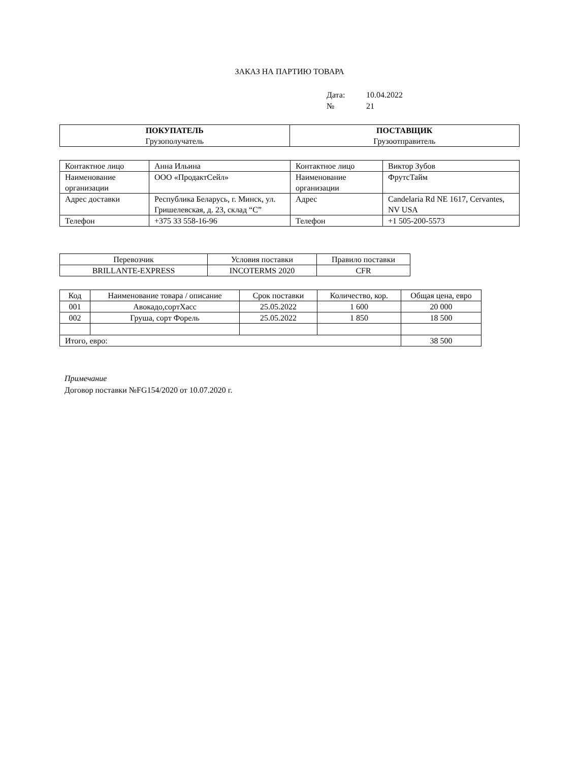ЗАКАЗ НА ПАРТИЮ ТОВАРА
Дата: 10.04.2022
№ 21
| ПОКУПАТЕЛЬ Грузополучатель | ПОСТАВЩИК Грузоотправитель |
| Контактное лицо | Анна Ильина | Контактное лицо | Виктор Зубов |
| Наименование организации | ООО «ПродактСейл» | Наименование организации | ФрутсТайм |
| Адрес доставки | Республика Беларусь, г. Минск, ул. Гришелевская, д. 23, склад “С” | Адрес | Candelaria Rd NE 1617, Cervantes, NV USA |
| Телефон | +375 33 558-16-96 | Телефон | +1 505-200-5573 |
| Перевозчик | Условия поставки | Правило поставки |
| --- | --- | --- |
| BRILLANTE-EXPRESS | INCOTERMS 2020 | CFR |
| Код | Наименование товара / описание | Срок поставки | Количество, кор. | Общая цена, евро |
| --- | --- | --- | --- | --- |
| 001 | Авокадо,сортХасс | 25.05.2022 | 1 600 | 20 000 |
| 002 | Груша, сорт Форель | 25.05.2022 | 1 850 | 18 500 |
| Итого, евро: | | | | 38 500 |
Примечание
Договор поставки №FG154/2020 от 10.07.2020 г.